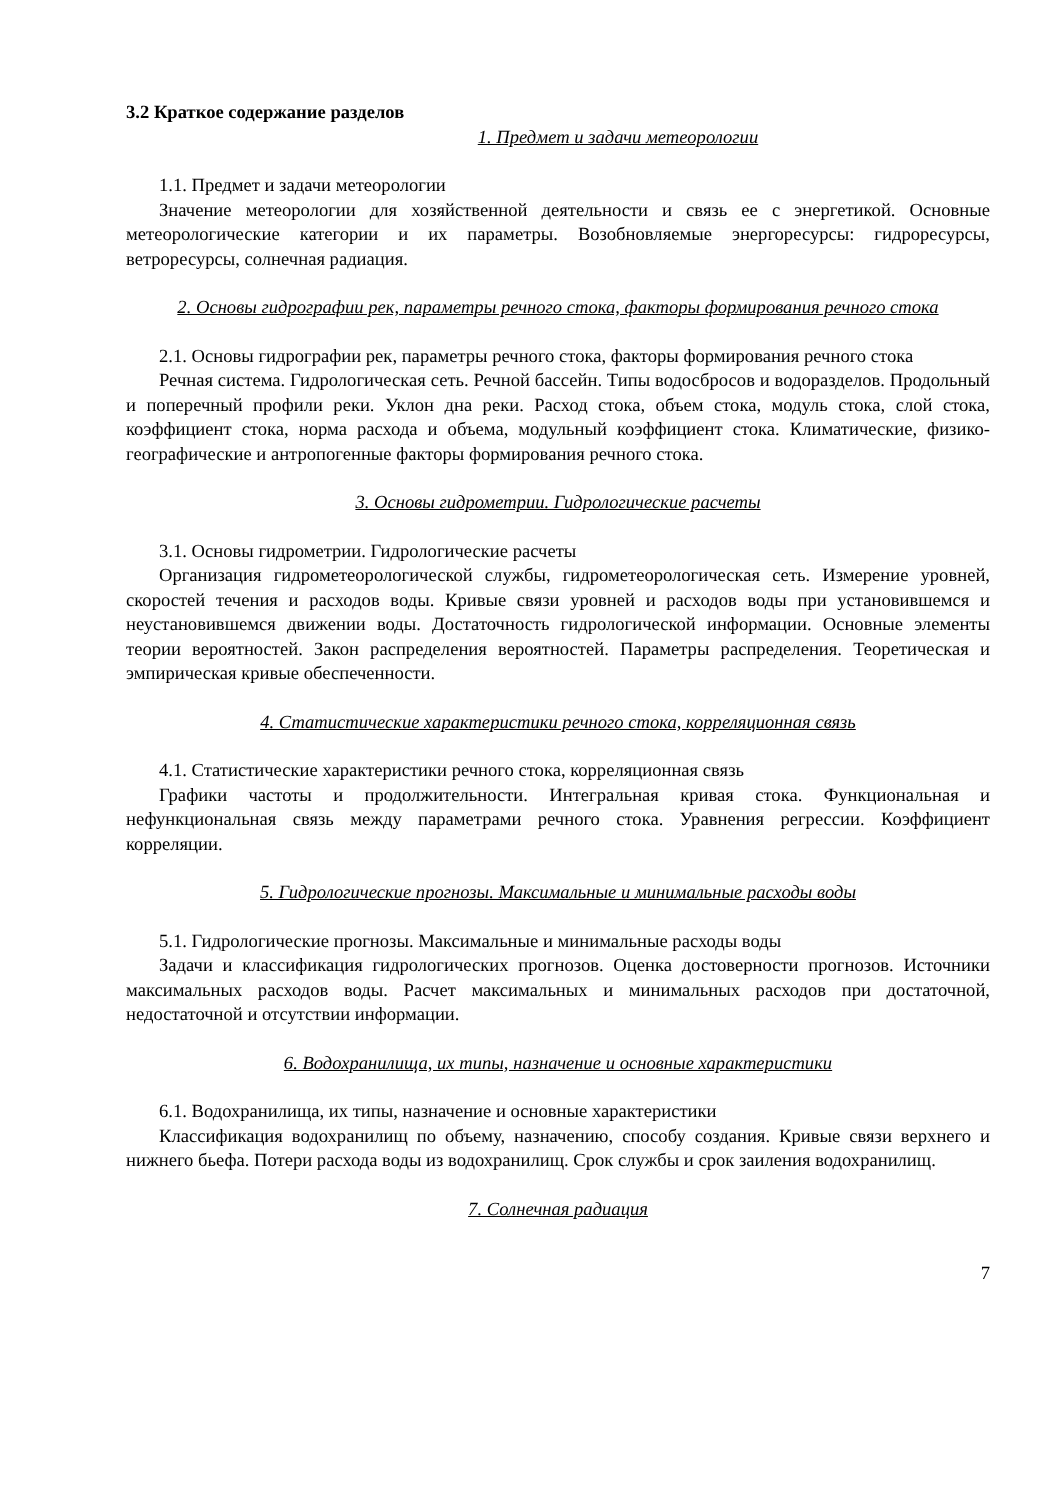3.2 Краткое содержание разделов
1. Предмет и задачи метеорологии
1.1. Предмет и задачи метеорологии
Значение метеорологии для хозяйственной деятельности и связь ее с энергетикой. Основные метеорологические категории и их параметры. Возобновляемые энергоресурсы: гидроресурсы, ветроресурсы, солнечная радиация.
2. Основы гидрографии рек, параметры речного стока, факторы формирования речного стока
2.1. Основы гидрографии рек, параметры речного стока, факторы формирования речного стока
Речная система. Гидрологическая сеть. Речной бассейн. Типы водосбросов и водоразделов. Продольный и поперечный профили реки. Уклон дна реки. Расход стока, объем стока, модуль стока, слой стока, коэффициент стока, норма расхода и объема, модульный коэффициент стока. Климатические, физико-географические и антропогенные факторы формирования речного стока.
3. Основы гидрометрии. Гидрологические расчеты
3.1. Основы гидрометрии. Гидрологические расчеты
Организация гидрометеорологической службы, гидрометеорологическая сеть. Измерение уровней, скоростей течения и расходов воды. Кривые связи уровней и расходов воды при установившемся и неустановившемся движении воды. Достаточность гидрологической информации. Основные элементы теории вероятностей. Закон распределения вероятностей. Параметры распределения. Теоретическая и эмпирическая кривые обеспеченности.
4. Статистические характеристики речного стока, корреляционная связь
4.1. Статистические характеристики речного стока, корреляционная связь
Графики частоты и продолжительности. Интегральная кривая стока. Функциональная и нефункциональная связь между параметрами речного стока. Уравнения регрессии. Коэффициент корреляции.
5. Гидрологические прогнозы. Максимальные и минимальные расходы воды
5.1. Гидрологические прогнозы. Максимальные и минимальные расходы воды
Задачи и классификация гидрологических прогнозов. Оценка достоверности прогнозов. Источники максимальных расходов воды. Расчет максимальных и минимальных расходов при достаточной, недостаточной и отсутствии информации.
6. Водохранилища, их типы, назначение и основные характеристики
6.1. Водохранилища, их типы, назначение и основные характеристики
Классификация водохранилищ по объему, назначению, способу создания. Кривые связи верхнего и нижнего бьефа. Потери расхода воды из водохранилищ. Срок службы и срок заиления водохранилищ.
7. Солнечная радиация
7